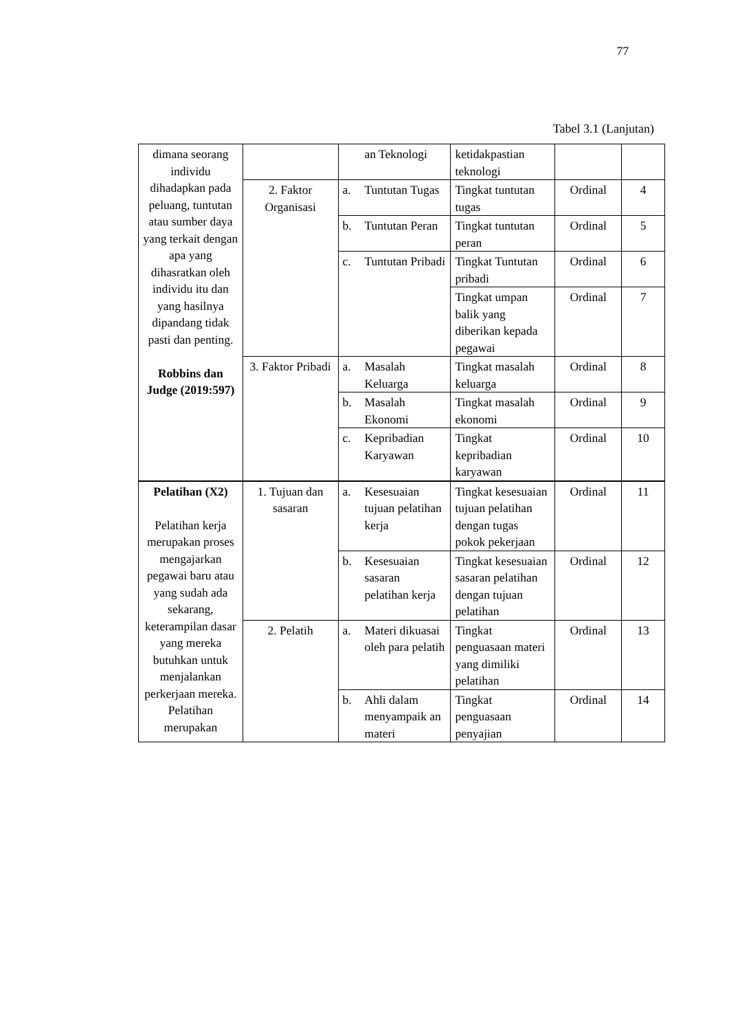77
Tabel 3.1 (Lanjutan)
| dimana seorang individu dihadapkan pada peluang, tuntutan atau sumber daya yang terkait dengan apa yang dihasratkan oleh individu itu dan yang hasilnya dipandang tidak pasti dan penting. Robbins dan Judge (2019:597) | | an Teknologi | ketidakpastian teknologi | | |
| | 2. Faktor Organisasi | a. Tuntutan Tugas | Tingkat tuntutan tugas | Ordinal | 4 |
| | | b. Tuntutan Peran | Tingkat tuntutan peran | Ordinal | 5 |
| | | c. Tuntutan Pribadi | Tingkat Tuntutan pribadi | Ordinal | 6 |
| | | | Tingkat umpan balik yang diberikan kepada pegawai | Ordinal | 7 |
| | 3. Faktor Pribadi | a. Masalah Keluarga | Tingkat masalah keluarga | Ordinal | 8 |
| | | b. Masalah Ekonomi | Tingkat masalah ekonomi | Ordinal | 9 |
| | | c. Kepribadian Karyawan | Tingkat kepribadian karyawan | Ordinal | 10 |
| Pelatihan (X2) Pelatihan kerja merupakan proses mengajarkan pegawai baru atau yang sudah ada sekarang, keterampilan dasar yang mereka butuhkan untuk menjalankan perkerjaan mereka. Pelatihan merupakan | 1. Tujuan dan sasaran | a. Kesesuaian tujuan pelatihan kerja | Tingkat kesesuaian tujuan pelatihan dengan tugas pokok pekerjaan | Ordinal | 11 |
| | | b. Kesesuaian sasaran pelatihan kerja | Tingkat kesesuaian sasaran pelatihan dengan tujuan pelatihan | Ordinal | 12 |
| | 2. Pelatih | a. Materi dikuasai oleh para pelatih | Tingkat penguasaan materi yang dimiliki pelatihan | Ordinal | 13 |
| | | b. Ahli dalam menyampaik an materi | Tingkat penguasaan penyajian | Ordinal | 14 |